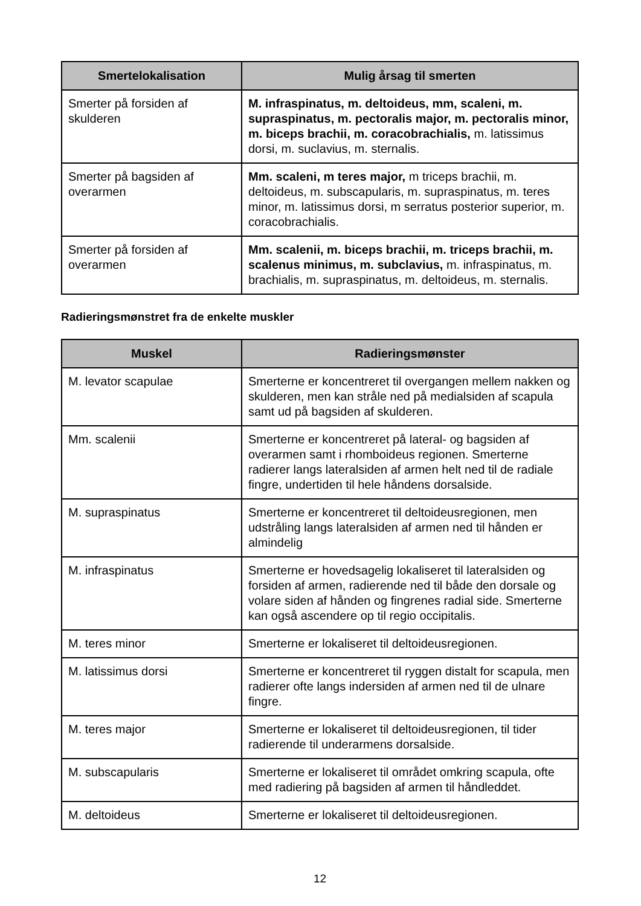| Smertelokalisation | Mulig årsag til smerten |
| --- | --- |
| Smerter på forsiden af skulderen | M. infraspinatus, m. deltoideus, mm, scaleni, m. supraspinatus, m. pectoralis major, m. pectoralis minor, m. biceps brachii, m. coracobrachialis, m. latissimus dorsi, m. suclavius, m. sternalis. |
| Smerter på bagsiden af overarmen | Mm. scaleni, m teres major, m triceps brachii, m. deltoideus, m. subscapularis, m. supraspinatus, m. teres minor, m. latissimus dorsi, m serratus posterior superior, m. coracobrachialis. |
| Smerter på forsiden af overarmen | Mm. scalenii, m. biceps brachii, m. triceps brachii, m. scalenus minimus, m. subclavius, m. infraspinatus, m. brachialis, m. supraspinatus, m. deltoideus, m. sternalis. |
Radieringsmønstret fra de enkelte muskler
| Muskel | Radieringsmønster |
| --- | --- |
| M. levator scapulae | Smerterne er koncentreret til overgangen mellem nakken og skulderen, men kan stråle ned på medialsiden af scapula samt ud på bagsiden af skulderen. |
| Mm. scalenii | Smerterne er koncentreret på lateral- og bagsiden af overarmen samt i rhomboideus regionen. Smerterne radierer langs lateralsiden af armen helt ned til de radiale fingre, undertiden til hele håndens dorsalside. |
| M. supraspinatus | Smerterne er koncentreret til deltoideusregionen, men udstråling langs lateralsiden af armen ned til hånden er almindelig |
| M. infraspinatus | Smerterne er hovedsagelig lokaliseret til lateralsiden og forsiden af armen, radierende ned til både den dorsale og volare siden af hånden og fingrenes radial side. Smerterne kan også ascendere op til regio occipitalis. |
| M. teres minor | Smerterne er lokaliseret til deltoideusregionen. |
| M. latissimus dorsi | Smerterne er koncentreret til ryggen distalt for scapula, men radierer ofte langs indersiden af armen ned til de ulnare fingre. |
| M. teres major | Smerterne er lokaliseret til deltoideusregionen, til tider radierende til underarmens dorsalside. |
| M. subscapularis | Smerterne er lokaliseret til området omkring scapula, ofte med radiering på bagsiden af armen til håndleddet. |
| M. deltoideus | Smerterne er lokaliseret til deltoideusregionen. |
12